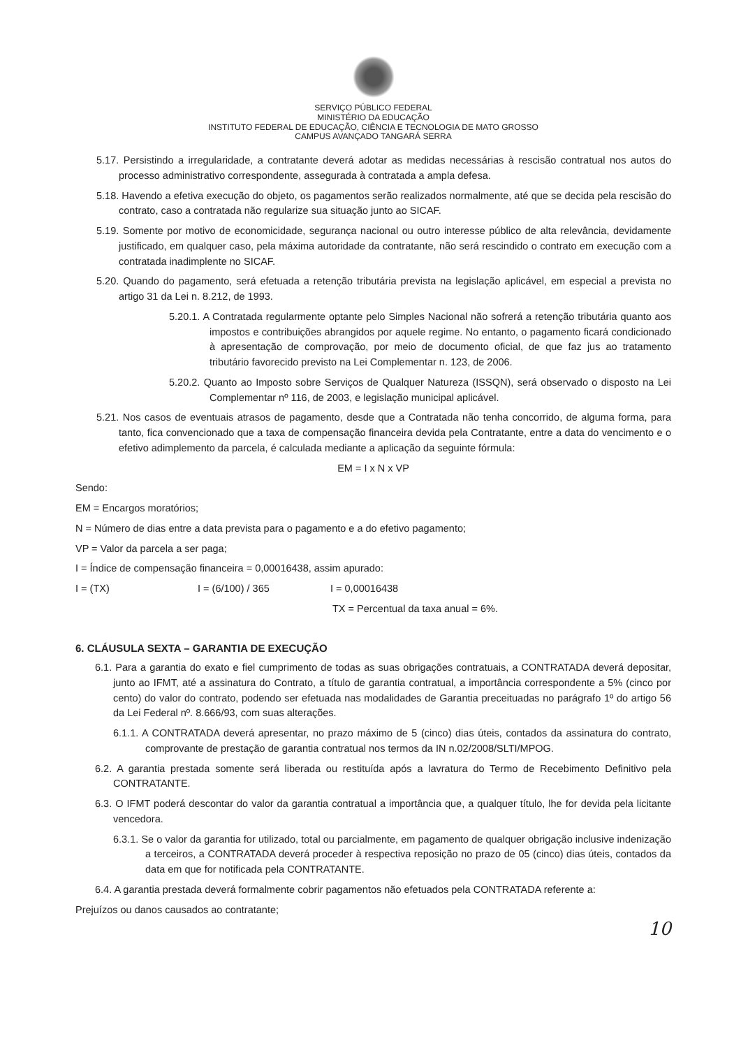SERVIÇO PÚBLICO FEDERAL
MINISTÉRIO DA EDUCAÇÃO
INSTITUTO FEDERAL DE EDUCAÇÃO, CIÊNCIA E TECNOLOGIA DE MATO GROSSO
CAMPUS AVANÇADO TANGARÁ SERRA
5.17. Persistindo a irregularidade, a contratante deverá adotar as medidas necessárias à rescisão contratual nos autos do processo administrativo correspondente, assegurada à contratada a ampla defesa.
5.18. Havendo a efetiva execução do objeto, os pagamentos serão realizados normalmente, até que se decida pela rescisão do contrato, caso a contratada não regularize sua situação junto ao SICAF.
5.19. Somente por motivo de economicidade, segurança nacional ou outro interesse público de alta relevância, devidamente justificado, em qualquer caso, pela máxima autoridade da contratante, não será rescindido o contrato em execução com a contratada inadimplente no SICAF.
5.20. Quando do pagamento, será efetuada a retenção tributária prevista na legislação aplicável, em especial a prevista no artigo 31 da Lei n. 8.212, de 1993.
5.20.1. A Contratada regularmente optante pelo Simples Nacional não sofrerá a retenção tributária quanto aos impostos e contribuições abrangidos por aquele regime. No entanto, o pagamento ficará condicionado à apresentação de comprovação, por meio de documento oficial, de que faz jus ao tratamento tributário favorecido previsto na Lei Complementar n. 123, de 2006.
5.20.2. Quanto ao Imposto sobre Serviços de Qualquer Natureza (ISSQN), será observado o disposto na Lei Complementar nº 116, de 2003, e legislação municipal aplicável.
5.21. Nos casos de eventuais atrasos de pagamento, desde que a Contratada não tenha concorrido, de alguma forma, para tanto, fica convencionado que a taxa de compensação financeira devida pela Contratante, entre a data do vencimento e o efetivo adimplemento da parcela, é calculada mediante a aplicação da seguinte fórmula:
EM = I x N x VP
Sendo:
EM = Encargos moratórios;
N = Número de dias entre a data prevista para o pagamento e a do efetivo pagamento;
VP = Valor da parcela a ser paga;
I = Índice de compensação financeira = 0,00016438, assim apurado:
I = (TX) I = (6/100) / 365 I = 0,00016438
TX = Percentual da taxa anual = 6%.
6. CLÁUSULA SEXTA – GARANTIA DE EXECUÇÃO
6.1. Para a garantia do exato e fiel cumprimento de todas as suas obrigações contratuais, a CONTRATADA deverá depositar, junto ao IFMT, até a assinatura do Contrato, a título de garantia contratual, a importância correspondente a 5% (cinco por cento) do valor do contrato, podendo ser efetuada nas modalidades de Garantia preceituadas no parágrafo 1º do artigo 56 da Lei Federal nº. 8.666/93, com suas alterações.
6.1.1. A CONTRATADA deverá apresentar, no prazo máximo de 5 (cinco) dias úteis, contados da assinatura do contrato, comprovante de prestação de garantia contratual nos termos da IN n.02/2008/SLTI/MPOG.
6.2. A garantia prestada somente será liberada ou restituída após a lavratura do Termo de Recebimento Definitivo pela CONTRATANTE.
6.3. O IFMT poderá descontar do valor da garantia contratual a importância que, a qualquer título, lhe for devida pela licitante vencedora.
6.3.1. Se o valor da garantia for utilizado, total ou parcialmente, em pagamento de qualquer obrigação inclusive indenização a terceiros, a CONTRATADA deverá proceder à respectiva reposição no prazo de 05 (cinco) dias úteis, contados da data em que for notificada pela CONTRATANTE.
6.4. A garantia prestada deverá formalmente cobrir pagamentos não efetuados pela CONTRATADA referente a:
Prejuízos ou danos causados ao contratante;
10